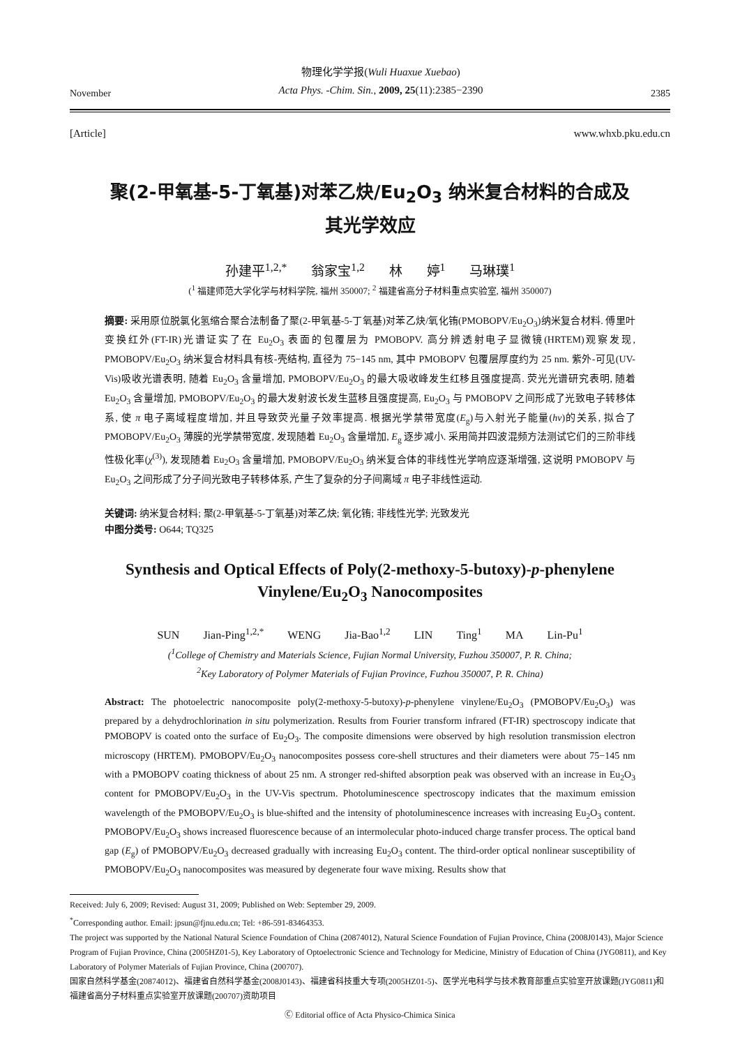November
物理化学学报(Wuli Huaxue Xuebao)
Acta Phys. -Chim. Sin., 2009, 25(11):2385−2390
2385
[Article] www.whxb.pku.edu.cn
聚(2-甲氧基-5-丁氧基)对苯乙炔/Eu<sub>2</sub>O<sub>3</sub> 纳米复合材料的合成及
其光学效应
孙建平<sup>1,2,*</sup> 翁家宝<sup>1,2</sup> 林 婷<sup>1</sup> 马琳璞<sup>1</sup>
(<sup>1</sup> 福建师范大学化学与材料学院, 福州 350007; <sup>2</sup> 福建省高分子材料重点实验室, 福州 350007)
摘要: 采用原位脱氯化氢缩合聚合法制备了聚(2-甲氧基-5-丁氧基)对苯乙炔/氧化铕(PMOBOPV/Eu<sub>2</sub>O<sub>3</sub>)纳米复合材料. 傅里叶变换红外(FT-IR)光谱证实了在 Eu<sub>2</sub>O<sub>3</sub> 表面的包覆层为 PMOBOPV. 高分辨透射电子显微镜(HRTEM)观察发现, PMOBOPV/Eu<sub>2</sub>O<sub>3</sub> 纳米复合材料具有核-壳结构, 直径为 75−145 nm, 其中 PMOBOPV 包覆层厚度约为 25 nm. 紫外-可见(UV-Vis)吸收光谱表明, 随着 Eu<sub>2</sub>O<sub>3</sub> 含量增加, PMOBOPV/Eu<sub>2</sub>O<sub>3</sub> 的最大吸收峰发生红移且强度提高. 荧光光谱研究表明, 随着 Eu<sub>2</sub>O<sub>3</sub> 含量增加, PMOBOPV/Eu<sub>2</sub>O<sub>3</sub> 的最大发射波长发生蓝移且强度提高, Eu<sub>2</sub>O<sub>3</sub> 与 PMOBOPV 之间形成了光致电子转移体系, 使 π 电子离域程度增加, 并且导致荧光量子效率提高. 根据光学禁带宽度(E<sub>g</sub>)与入射光子能量(hν)的关系, 拟合了 PMOBOPV/Eu<sub>2</sub>O<sub>3</sub> 薄膜的光学禁带宽度, 发现随着 Eu<sub>2</sub>O<sub>3</sub> 含量增加, E<sub>g</sub> 逐步减小. 采用简并四波混频方法测试它们的三阶非线性极化率(χ<sup>(3)</sup>), 发现随着 Eu<sub>2</sub>O<sub>3</sub> 含量增加, PMOBOPV/Eu<sub>2</sub>O<sub>3</sub> 纳米复合体的非线性光学响应逐渐增强, 这说明 PMOBOPV 与 Eu<sub>2</sub>O<sub>3</sub> 之间形成了分子间光致电子转移体系, 产生了复杂的分子间离域 π 电子非线性运动.
关键词: 纳米复合材料; 聚(2-甲氧基-5-丁氧基)对苯乙炔; 氧化铕; 非线性光学; 光致发光
中图分类号: O644; TQ325
Synthesis and Optical Effects of Poly(2-methoxy-5-butoxy)-p-phenylene Vinylene/Eu<sub>2</sub>O<sub>3</sub> Nanocomposites
SUN Jian-Ping<sup>1,2,*</sup> WENG Jia-Bao<sup>1,2</sup> LIN Ting<sup>1</sup> MA Lin-Pu<sup>1</sup>
(<sup>1</sup>College of Chemistry and Materials Science, Fujian Normal University, Fuzhou 350007, P. R. China;
<sup>2</sup> Key Laboratory of Polymer Materials of Fujian Province, Fuzhou 350007, P. R. China)
Abstract: The photoelectric nanocomposite poly(2-methoxy-5-butoxy)-p-phenylene vinylene/Eu<sub>2</sub>O<sub>3</sub> (PMOBOPV/Eu<sub>2</sub>O<sub>3</sub>) was prepared by a dehydrochlorination in situ polymerization. Results from Fourier transform infrared (FT-IR) spectroscopy indicate that PMOBOPV is coated onto the surface of Eu<sub>2</sub>O<sub>3</sub>. The composite dimensions were observed by high resolution transmission electron microscopy (HRTEM). PMOBOPV/Eu<sub>2</sub>O<sub>3</sub> nanocomposites possess core-shell structures and their diameters were about 75−145 nm with a PMOBOPV coating thickness of about 25 nm. A stronger red-shifted absorption peak was observed with an increase in Eu<sub>2</sub>O<sub>3</sub> content for PMOBOPV/Eu<sub>2</sub>O<sub>3</sub> in the UV-Vis spectrum. Photoluminescence spectroscopy indicates that the maximum emission wavelength of the PMOBOPV/Eu<sub>2</sub>O<sub>3</sub> is blue-shifted and the intensity of photoluminescence increases with increasing Eu<sub>2</sub>O<sub>3</sub> content. PMOBOPV/Eu<sub>2</sub>O<sub>3</sub> shows increased fluorescence because of an intermolecular photo-induced charge transfer process. The optical band gap (E<sub>g</sub>) of PMOBOPV/Eu<sub>2</sub>O<sub>3</sub> decreased gradually with increasing Eu<sub>2</sub>O<sub>3</sub> content. The third-order optical nonlinear susceptibility of PMOBOPV/Eu<sub>2</sub>O<sub>3</sub> nanocomposites was measured by degenerate four wave mixing. Results show that
Received: July 6, 2009; Revised: August 31, 2009; Published on Web: September 29, 2009.
<sup>*</sup> Corresponding author. Email: jpsun@fjnu.edu.cn; Tel: +86-591-83464353.
The project was supported by the National Natural Science Foundation of China (20874012), Natural Science Foundation of Fujian Province, China (2008J0143), Major Science Program of Fujian Province, China (2005HZ01-5), Key Laboratory of Optoelectronic Science and Technology for Medicine, Ministry of Education of China (JYG0811), and Key Laboratory of Polymer Materials of Fujian Province, China (200707).
国家自然科学基金(20874012)、福建省自然科学基金(2008J0143)、福建省科技重大专项(2005HZ01-5)、医学光电科学与技术教育部重点实验室开放课题(JYG0811)和福建省高分子材料重点实验室开放课题(200707)资助项目
Ⓒ Editorial office of Acta Physico-Chimica Sinica